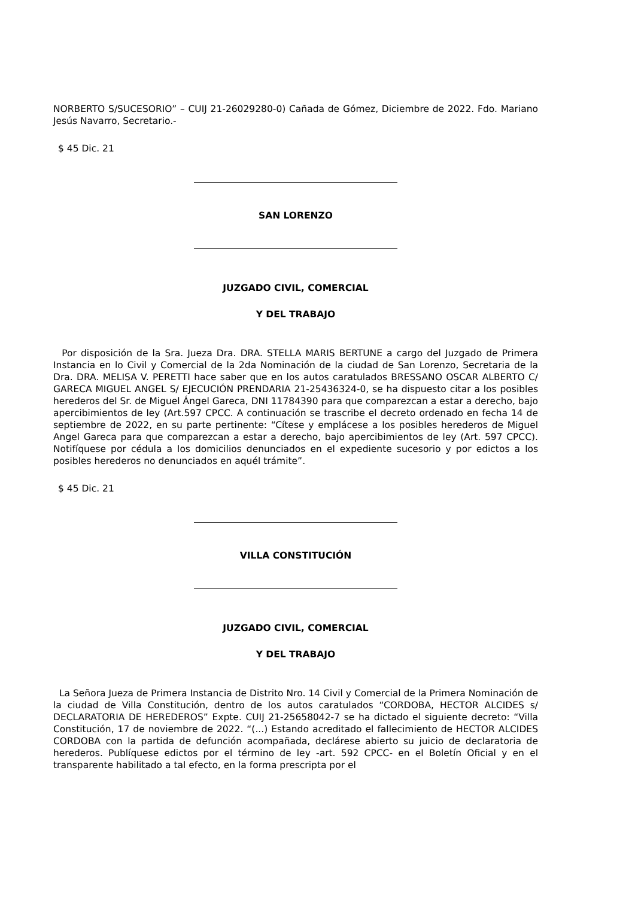NORBERTO S/SUCESORIO” – CUIJ 21-26029280-0) Cañada de Gómez, Diciembre de 2022. Fdo. Mariano Jesús Navarro, Secretario.-
$ 45 Dic. 21
SAN LORENZO
JUZGADO CIVIL, COMERCIAL
Y DEL TRABAJO
Por disposición de la Sra. Jueza Dra. DRA. STELLA MARIS BERTUNE a cargo del Juzgado de Primera Instancia en lo Civil y Comercial de la 2da Nominación de la ciudad de San Lorenzo, Secretaria de la Dra. DRA. MELISA V. PERETTI hace saber que en los autos caratulados BRESSANO OSCAR ALBERTO C/ GARECA MIGUEL ANGEL S/ EJECUCIÓN PRENDARIA 21-25436324-0, se ha dispuesto citar a los posibles herederos del Sr. de Miguel Ángel Gareca, DNI 11784390 para que comparezcan a estar a derecho, bajo apercibimientos de ley (Art.597 CPCC. A continuación se trascribe el decreto ordenado en fecha 14 de septiembre de 2022, en su parte pertinente: “Cítese y emplácese a los posibles herederos de Miguel Angel Gareca para que comparezcan a estar a derecho, bajo apercibimientos de ley (Art. 597 CPCC). Notifíquese por cédula a los domicilios denunciados en el expediente sucesorio y por edictos a los posibles herederos no denunciados en aquél trámite”.
$ 45 Dic. 21
VILLA CONSTITUCIÓN
JUZGADO CIVIL, COMERCIAL
Y DEL TRABAJO
La Señora Jueza de Primera Instancia de Distrito Nro. 14 Civil y Comercial de la Primera Nominación de la ciudad de Villa Constitución, dentro de los autos caratulados “CORDOBA, HECTOR ALCIDES s/ DECLARATORIA DE HEREDEROS” Expte. CUIJ 21-25658042-7 se ha dictado el siguiente decreto: “Villa Constitución, 17 de noviembre de 2022. “(...) Estando acreditado el fallecimiento de HECTOR ALCIDES CORDOBA con la partida de defunción acompañada, declárese abierto su juicio de declaratoria de herederos. Publíquese edictos por el término de ley -art. 592 CPCC- en el Boletín Oficial y en el transparente habilitado a tal efecto, en la forma prescripta por el